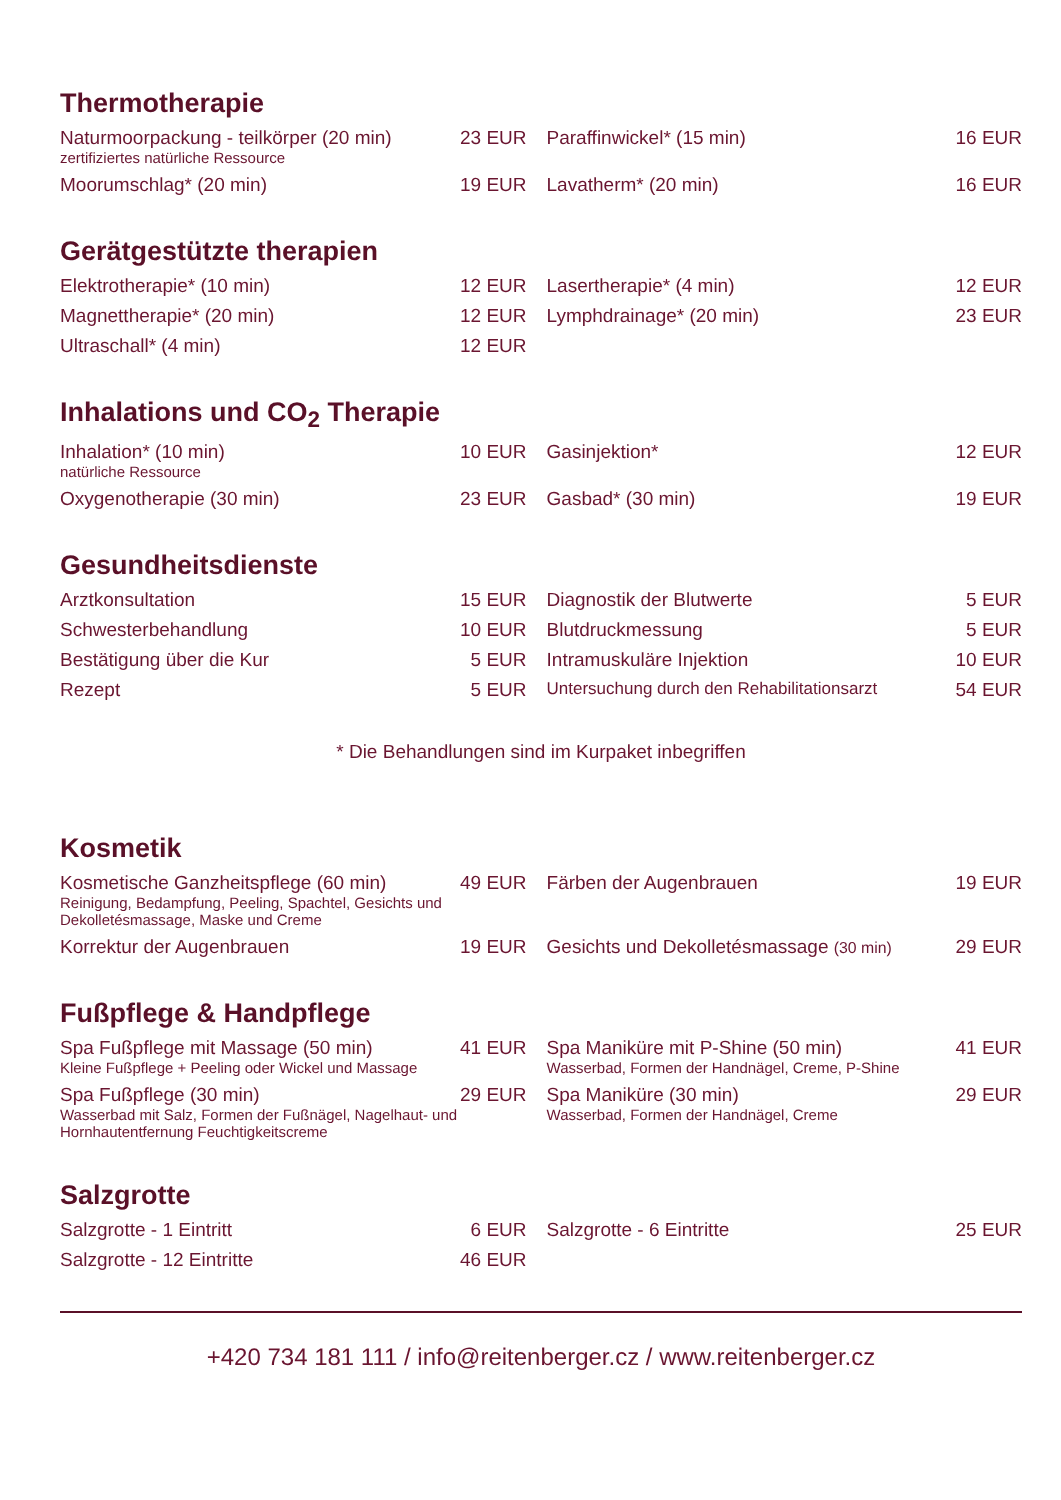Thermotherapie
| Naturmoorpackung - teilkörper (20 min) zertifiziertes natürliche Ressource | 23 EUR | Paraffinwickel* (15 min) | 16 EUR |
| Moorumschlag* (20 min) | 19 EUR | Lavatherm* (20 min) | 16 EUR |
Gerätgestützte therapien
| Elektrotherapie* (10 min) | 12 EUR | Lasertherapie* (4 min) | 12 EUR |
| Magnettherapie* (20 min) | 12 EUR | Lymphdrainage* (20 min) | 23 EUR |
| Ultraschall* (4 min) | 12 EUR | | |
Inhalations und CO<sub>2</sub> Therapie
| Inhalation* (10 min) natürliche Ressource | 10 EUR | Gasinjektion* | 12 EUR |
| Oxygenotherapie (30 min) | 23 EUR | Gasbad* (30 min) | 19 EUR |
Gesundheitsdienste
| Arztkonsultation | 15 EUR | Diagnostik der Blutwerte | 5 EUR |
| Schwesterbehandlung | 10 EUR | Blutdruckmessung | 5 EUR |
| Bestätigung über die Kur | 5 EUR | Intramuskuläre Injektion | 10 EUR |
| Rezept | 5 EUR | Untersuchung durch den Rehabilitationsarzt | 54 EUR |
* Die Behandlungen sind im Kurpaket inbegriffen
Kosmetik
| Kosmetische Ganzheitspflege (60 min) Reinigung, Bedampfung, Peeling, Spachtel, Gesichts und Dekolletésmassage, Maske und Creme | 49 EUR | Färben der Augenbrauen | 19 EUR |
| Korrektur der Augenbrauen | 19 EUR | Gesichts und Dekolletésmassage (30 min) | 29 EUR |
Fußpflege & Handpflege
| Spa Fußpflege mit Massage (50 min) Kleine Fußpflege + Peeling oder Wickel und Massage | 41 EUR | Spa Maniküre mit P-Shine (50 min) Wasserbad, Formen der Handnägel, Creme, P-Shine | 41 EUR |
| Spa Fußpflege (30 min) Wasserbad mit Salz, Formen der Fußnägel, Nagelhaut- und Hornhautentfernung Feuchtigkeitscreme | 29 EUR | Spa Maniküre (30 min) Wasserbad, Formen der Handnägel, Creme | 29 EUR |
Salzgrotte
| Salzgrotte - 1 Eintritt | 6 EUR | Salzgrotte - 6 Eintritte | 25 EUR |
| Salzgrotte - 12 Eintritte | 46 EUR | | |
+420 734 181 111 / info@reitenberger.cz / www.reitenberger.cz